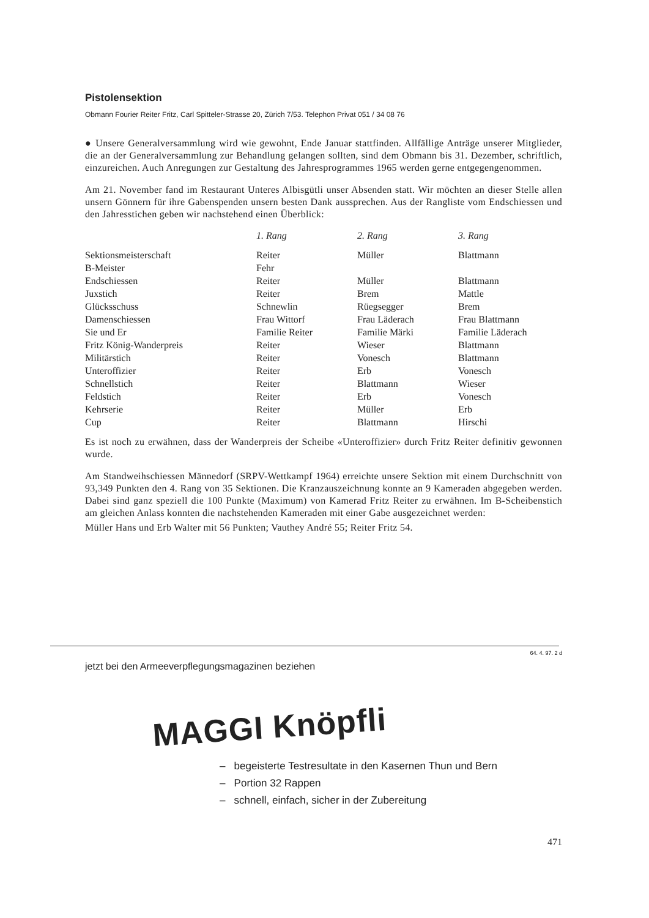Pistolensektion
Obmann Fourier Reiter Fritz, Carl Spitteler-Strasse 20, Zürich 7/53. Telephon Privat 051 / 34 08 76
● Unsere Generalversammlung wird wie gewohnt, Ende Januar stattfinden. Allfällige Anträge unserer Mitglieder, die an der Generalversammlung zur Behandlung gelangen sollten, sind dem Obmann bis 31. Dezember, schriftlich, einzureichen. Auch Anregungen zur Gestaltung des Jahresprogrammes 1965 werden gerne entgegengenommen.
Am 21. November fand im Restaurant Unteres Albisgütli unser Absenden statt. Wir möchten an dieser Stelle allen unsern Gönnern für ihre Gabenspenden unsern besten Dank aussprechen. Aus der Rangliste vom Endschiessen und den Jahresstichen geben wir nachstehend einen Überblick:
| | 1. Rang | 2. Rang | 3. Rang |
| --- | --- | --- | --- |
| Sektionsmeisterschaft | Reiter | Müller | Blattmann |
| B-Meister | Fehr | | |
| Endschiessen | Reiter | Müller | Blattmann |
| Juxstich | Reiter | Brem | Mattle |
| Glücksschuss | Schnewlin | Rüegsegger | Brem |
| Damenschiessen | Frau Wittorf | Frau Läderach | Frau Blattmann |
| Sie und Er | Familie Reiter | Familie Märki | Familie Läderach |
| Fritz König-Wanderpreis | Reiter | Wieser | Blattmann |
| Militärstich | Reiter | Vonesch | Blattmann |
| Unteroffizier | Reiter | Erb | Vonesch |
| Schnellstich | Reiter | Blattmann | Wieser |
| Feldstich | Reiter | Erb | Vonesch |
| Kehrserie | Reiter | Müller | Erb |
| Cup | Reiter | Blattmann | Hirschi |
Es ist noch zu erwähnen, dass der Wanderpreis der Scheibe «Unteroffizier» durch Fritz Reiter definitiv gewonnen wurde.
Am Standweihschiessen Männedorf (SRPV-Wettkampf 1964) erreichte unsere Sektion mit einem Durchschnitt von 93,349 Punkten den 4. Rang von 35 Sektionen. Die Kranzauszeichnung konnte an 9 Kameraden abgegeben werden. Dabei sind ganz speziell die 100 Punkte (Maximum) von Kamerad Fritz Reiter zu erwähnen. Im B-Scheibenstich am gleichen Anlass konnten die nachstehenden Kameraden mit einer Gabe ausgezeichnet werden:
Müller Hans und Erb Walter mit 56 Punkten; Vauthey André 55; Reiter Fritz 54.
64. 4. 97. 2 d
jetzt bei den Armeeverpflegungsmagazinen beziehen
MAGGI Knöpfli
– begeisterte Testresultate in den Kasernen Thun und Bern
– Portion 32 Rappen
– schnell, einfach, sicher in der Zubereitung
471